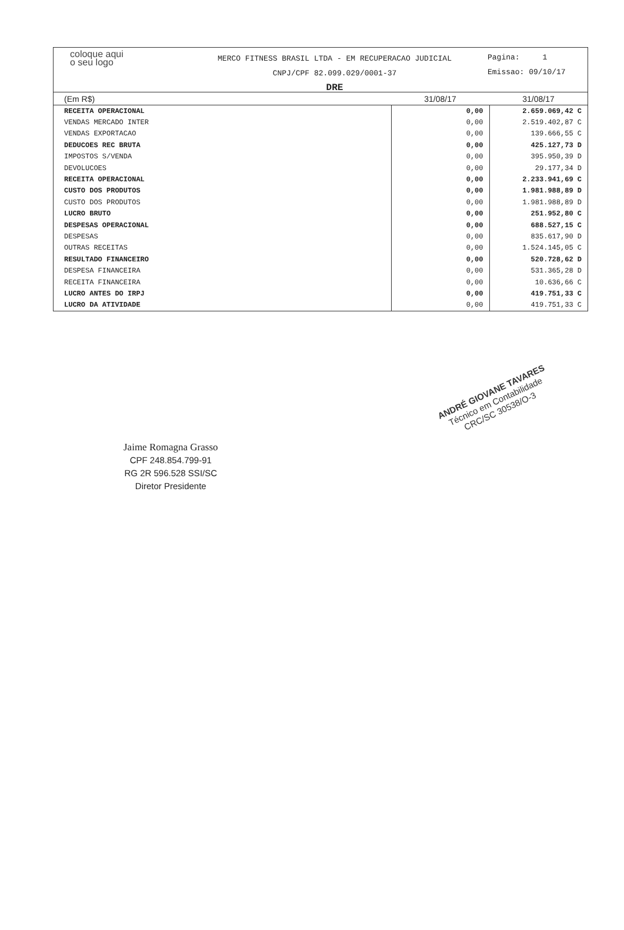coloque aqui
o seu logo
MERCO FITNESS BRASIL LTDA - EM RECUPERACAO JUDICIAL
CNPJ/CPF 82.099.029/0001-37
DRE
Pagina: 1
Emissao: 09/10/17
| (Em R$) | 31/08/17 | 31/08/17 |
| --- | --- | --- |
| RECEITA OPERACIONAL | 0,00 | 2.659.069,42 C |
| VENDAS MERCADO INTER | 0,00 | 2.519.402,87 C |
| VENDAS EXPORTACAO | 0,00 | 139.666,55 C |
| DEDUCOES REC BRUTA | 0,00 | 425.127,73 D |
| IMPOSTOS S/VENDA | 0,00 | 395.950,39 D |
| DEVOLUCOES | 0,00 | 29.177,34 D |
| RECEITA OPERACIONAL | 0,00 | 2.233.941,69 C |
| CUSTO DOS PRODUTOS | 0,00 | 1.981.988,89 D |
| CUSTO DOS PRODUTOS | 0,00 | 1.981.988,89 D |
| LUCRO BRUTO | 0,00 | 251.952,80 C |
| DESPESAS OPERACIONAL | 0,00 | 688.527,15 C |
| DESPESAS | 0,00 | 835.617,90 D |
| OUTRAS RECEITAS | 0,00 | 1.524.145,05 C |
| RESULTADO FINANCEIRO | 0,00 | 520.728,62 D |
| DESPESA FINANCEIRA | 0,00 | 531.365,28 D |
| RECEITA FINANCEIRA | 0,00 | 10.636,66 C |
| LUCRO ANTES DO IRPJ | 0,00 | 419.751,33 C |
| LUCRO DA ATIVIDADE | 0,00 | 419.751,33 C |
Jaime Romagna Grasso
CPF 248.854.799-91
RG 2R 596.528 SSI/SC
Diretor Presidente
ANDRÉ GIOVANE TAVARES
Técnico em Contabilidade
CRC/SC 30538/O-3